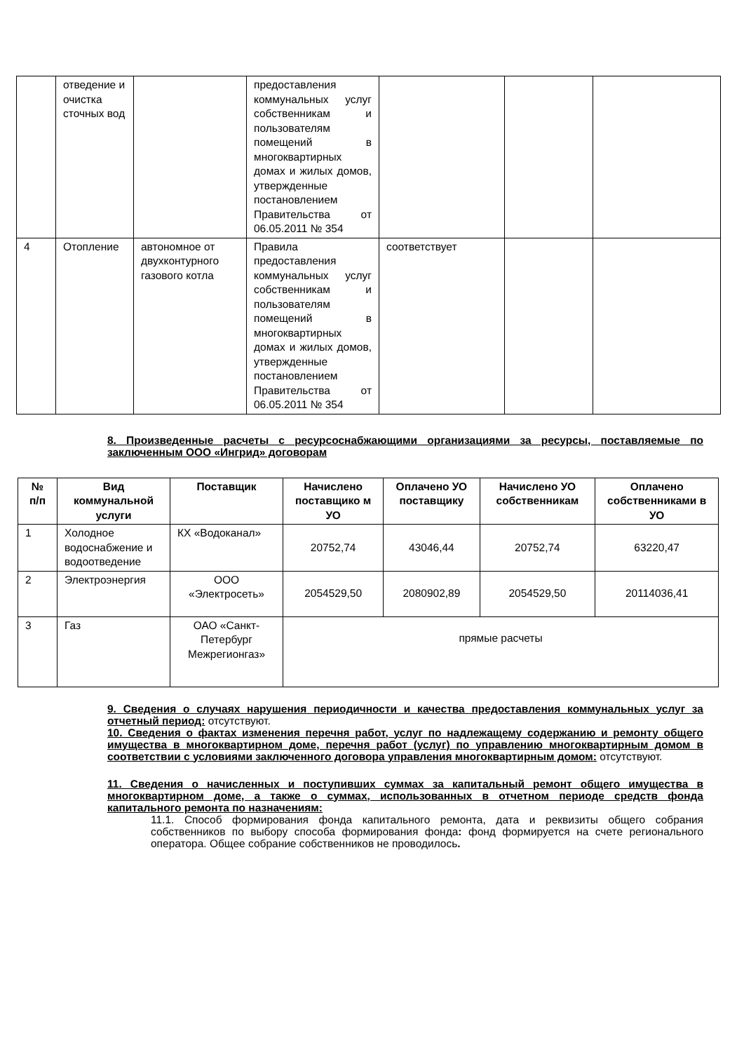| | отведение и очистка сточных вод | | предоставления коммунальных услуг собственникам и пользователям помещений в многоквартирных домах и жилых домов, утвержденные постановлением Правительства от 06.05.2011 № 354 | | | |
| 4 | Отопление | автономное от двухконтурного газового котла | Правила предоставления коммунальных услуг собственникам и пользователям помещений в многоквартирных домах и жилых домов, утвержденные постановлением Правительства от 06.05.2011 № 354 | соответствует | | |
8. Произведенные расчеты с ресурсоснабжающими организациями за ресурсы, поставляемые по заключенным ООО «Ингрид» договорам
| № п/п | Вид коммунальной услуги | Поставщик | Начислено поставщико м УО | Оплачено УО поставщику | Начислено УО собственникам | Оплачено собственниками в УО |
| --- | --- | --- | --- | --- | --- | --- |
| 1 | Холодное водоснабжение и водоотведение | КХ «Водоканал» | 20752,74 | 43046,44 | 20752,74 | 63220,47 |
| 2 | Электроэнергия | ООО «Электросеть» | 2054529,50 | 2080902,89 | 2054529,50 | 20114036,41 |
| 3 | Газ | ОАО «Санкт-Петербург Межрегионгаз» | прямые расчеты | | | |
9. Сведения о случаях нарушения периодичности и качества предоставления коммунальных услуг за отчетный период: отсутствуют.
10. Сведения о фактах изменения перечня работ, услуг по надлежащему содержанию и ремонту общего имущества в многоквартирном доме, перечня работ (услуг) по управлению многоквартирным домом в соответствии с условиями заключенного договора управления многоквартирным домом: отсутствуют.
11. Сведения о начисленных и поступивших суммах за капитальный ремонт общего имущества в многоквартирном доме, а также о суммах, использованных в отчетном периоде средств фонда капитального ремонта по назначениям:
11.1. Способ формирования фонда капитального ремонта, дата и реквизиты общего собрания собственников по выбору способа формирования фонда: фонд формируется на счете регионального оператора. Общее собрание собственников не проводилось.